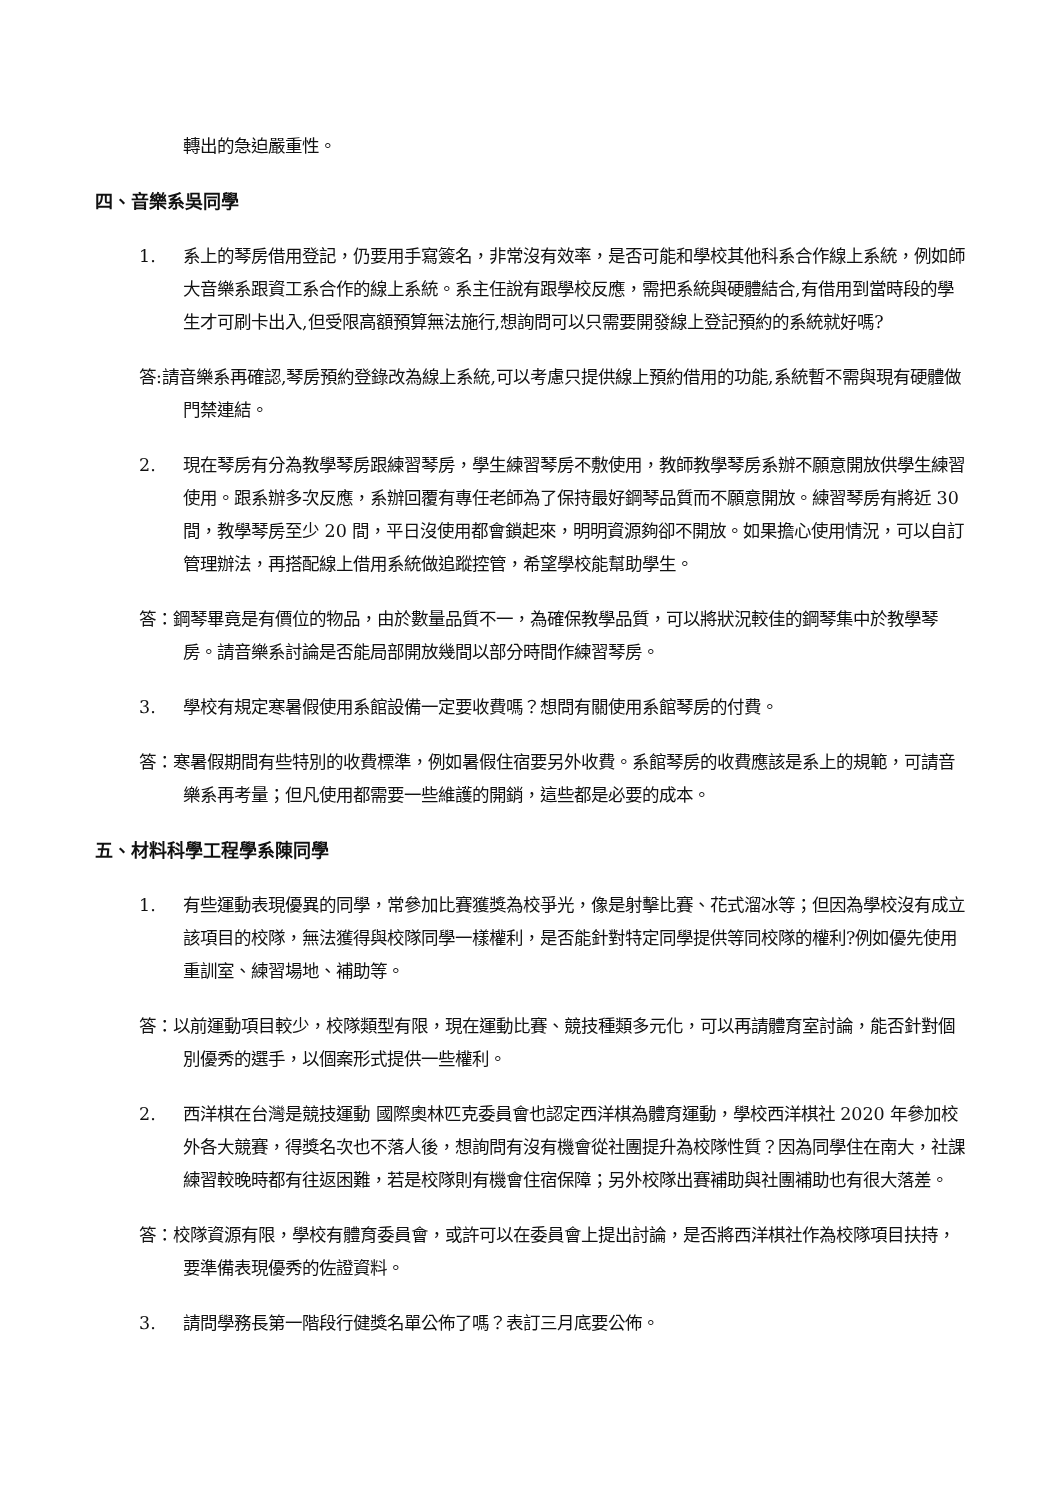轉出的急迫嚴重性。
四、音樂系吳同學
1. 系上的琴房借用登記，仍要用手寫簽名，非常沒有效率，是否可能和學校其他科系合作線上系統，例如師大音樂系跟資工系合作的線上系統。系主任說有跟學校反應，需把系統與硬體結合,有借用到當時段的學生才可刷卡出入,但受限高額預算無法施行,想詢問可以只需要開發線上登記預約的系統就好嗎?
答:請音樂系再確認,琴房預約登錄改為線上系統,可以考慮只提供線上預約借用的功能,系統暫不需與現有硬體做門禁連結。
2. 現在琴房有分為教學琴房跟練習琴房，學生練習琴房不敷使用，教師教學琴房系辦不願意開放供學生練習使用。跟系辦多次反應，系辦回覆有專任老師為了保持最好鋼琴品質而不願意開放。練習琴房有將近 30 間，教學琴房至少 20 間，平日沒使用都會鎖起來，明明資源夠卻不開放。如果擔心使用情況，可以自訂管理辦法，再搭配線上借用系統做追蹤控管，希望學校能幫助學生。
答：鋼琴畢竟是有價位的物品，由於數量品質不一，為確保教學品質，可以將狀況較佳的鋼琴集中於教學琴房。請音樂系討論是否能局部開放幾間以部分時間作練習琴房。
3. 學校有規定寒暑假使用系館設備一定要收費嗎？想問有關使用系館琴房的付費。
答：寒暑假期間有些特別的收費標準，例如暑假住宿要另外收費。系館琴房的收費應該是系上的規範，可請音樂系再考量；但凡使用都需要一些維護的開銷，這些都是必要的成本。
五、材料科學工程學系陳同學
1. 有些運動表現優異的同學，常參加比賽獲獎為校爭光，像是射擊比賽、花式溜冰等；但因為學校沒有成立該項目的校隊，無法獲得與校隊同學一樣權利，是否能針對特定同學提供等同校隊的權利?例如優先使用重訓室、練習場地、補助等。
答：以前運動項目較少，校隊類型有限，現在運動比賽、競技種類多元化，可以再請體育室討論，能否針對個別優秀的選手，以個案形式提供一些權利。
2. 西洋棋在台灣是競技運動 國際奧林匹克委員會也認定西洋棋為體育運動，學校西洋棋社 2020 年參加校外各大競賽，得獎名次也不落人後，想詢問有沒有機會從社團提升為校隊性質？因為同學住在南大，社課練習較晚時都有往返困難，若是校隊則有機會住宿保障；另外校隊出賽補助與社團補助也有很大落差。
答：校隊資源有限，學校有體育委員會，或許可以在委員會上提出討論，是否將西洋棋社作為校隊項目扶持，要準備表現優秀的佐證資料。
3. 請問學務長第一階段行健獎名單公佈了嗎？表訂三月底要公佈。